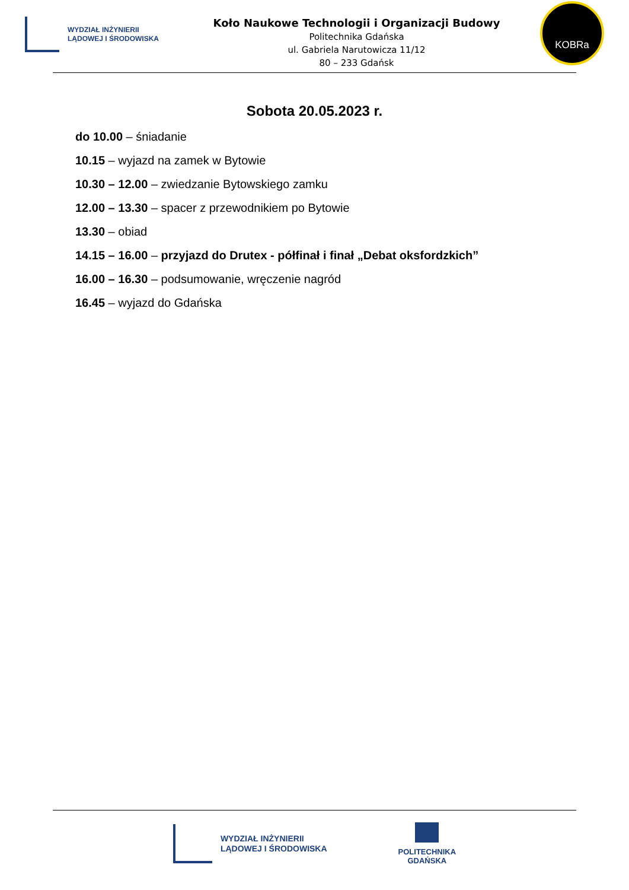WYDZIAŁ INŻYNIERII
LĄDOWEJ I ŚRODOWISKA
Koło Naukowe Technologii i Organizacji Budowy
Politechnika Gdańska
ul. Gabriela Narutowicza 11/12
80 – 233 Gdańsk
KOBRa
Sobota 20.05.2023 r.
do 10.00 – śniadanie
10.15 – wyjazd na zamek w Bytowie
10.30 – 12.00 – zwiedzanie Bytowskiego zamku
12.00 – 13.30 – spacer z przewodnikiem po Bytowie
13.30 – obiad
14.15 – 16.00 – przyjazd do Drutex - półfinał i finał „Debat oksfordzkich”
16.00 – 16.30 – podsumowanie, wręczenie nagród
16.45 – wyjazd do Gdańska
WYDZIAŁ INŻYNIERII
LĄDOWEJ I ŚRODOWISKA
POLITECHNIKA
GDAŃSKA